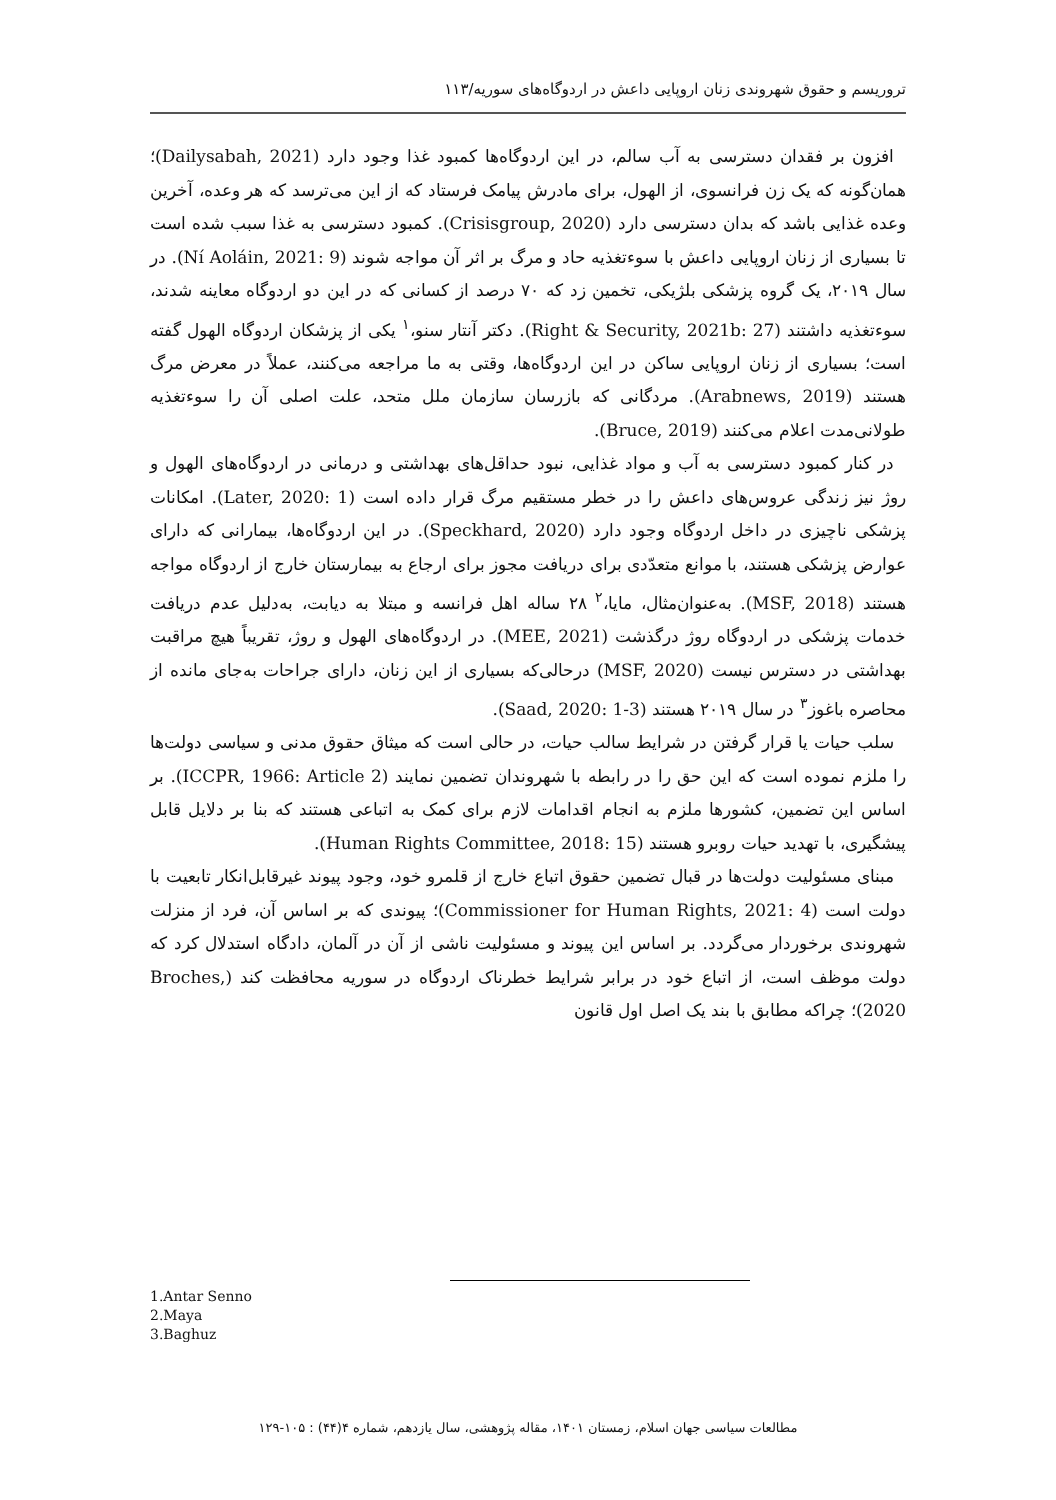تروریسم و حقوق شهروندی زنان اروپایی داعش در اردوگاه‌های سوریه/۱۱۳
افزون بر فقدان دسترسی به آب سالم، در این اردوگاه‌ها کمبود غذا وجود دارد (Dailysabah, 2021)؛ همان‌گونه که یک زن فرانسوی، از الهول، برای مادرش پیامک فرستاد که از این می‌ترسد که هر وعده، آخرین وعده غذایی باشد که بدان دسترسی دارد (Crisisgroup, 2020). کمبود دسترسی به غذا سبب شده است تا بسیاری از زنان اروپایی داعش با سوءتغذیه حاد و مرگ بر اثر آن مواجه شوند (Ní Aoláin, 2021: 9). در سال ۲۰۱۹، یک گروه پزشکی بلژیکی، تخمین زد که ۷۰ درصد از کسانی که در این دو اردوگاه معاینه شدند، سوءتغذیه داشتند (Right & Security, 2021b: 27). دکتر آنتار سنو،<sup>۱</sup> یکی از پزشکان اردوگاه الهول گفته است؛ بسیاری از زنان اروپایی ساکن در این اردوگاه‌ها، وقتی به ما مراجعه می‌کنند، عملاً در معرض مرگ هستند (Arabnews, 2019). مردگانی که بازرسان سازمان ملل متحد، علت اصلی آن را سوءتغذیه طولانی‌مدت اعلام می‌کنند (Bruce, 2019).
در کنار کمبود دسترسی به آب و مواد غذایی، نبود حداقل‌های بهداشتی و درمانی در اردوگاه‌های الهول و روژ نیز زندگی عروس‌های داعش را در خطر مستقیم مرگ قرار داده است (Later, 2020: 1). امکانات پزشکی ناچیزی در داخل اردوگاه وجود دارد (Speckhard, 2020). در این اردوگاه‌ها، بیمارانی که دارای عوارض پزشکی هستند، با موانع متعدّدی برای دریافت مجوز برای ارجاع به بیمارستان خارج از اردوگاه مواجه هستند (MSF, 2018). به‌عنوان‌مثال، مایا،<sup>۲</sup> ۲۸ ساله اهل فرانسه و مبتلا به دیابت، به‌دلیل عدم دریافت خدمات پزشکی در اردوگاه روژ درگذشت (MEE, 2021). در اردوگاه‌های الهول و روژ، تقریباً هیچ مراقبت بهداشتی در دسترس نیست (MSF, 2020) درحالی‌که بسیاری از این زنان، دارای جراحات به‌جای مانده از محاصره باغوز<sup>۳</sup> در سال ۲۰۱۹ هستند (Saad, 2020: 1-3).
سلب حیات یا قرار گرفتن در شرایط سالب حیات، در حالی است که میثاق حقوق مدنی و سیاسی دولت‌ها را ملزم نموده است که این حق را در رابطه با شهروندان تضمین نمایند (ICCPR, 1966: Article 2). بر اساس این تضمین، کشورها ملزم به انجام اقدامات لازم برای کمک به اتباعی هستند که بنا بر دلایل قابل پیشگیری، با تهدید حیات روبرو هستند (Human Rights Committee, 2018: 15).
مبنای مسئولیت دولت‌ها در قبال تضمین حقوق اتباع خارج از قلمرو خود، وجود پیوند غیرقابل‌انکار تابعیت با دولت است (Commissioner for Human Rights, 2021: 4)؛ پیوندی که بر اساس آن، فرد از منزلت شهروندی برخوردار می‌گردد. بر اساس این پیوند و مسئولیت ناشی از آن در آلمان، دادگاه استدلال کرد که دولت موظف است، از اتباع خود در برابر شرایط خطرناک اردوگاه در سوریه محافظت کند (Broches, 2020)؛ چراکه مطابق با بند یک اصل اول قانون
1.Antar Senno
2.Maya
3.Baghuz
مطالعات سیاسی جهان اسلام، زمستان ۱۴۰۱، مقاله پژوهشی، سال یازدهم، شماره ۴(۴۴) : ۱۰۵-۱۲۹